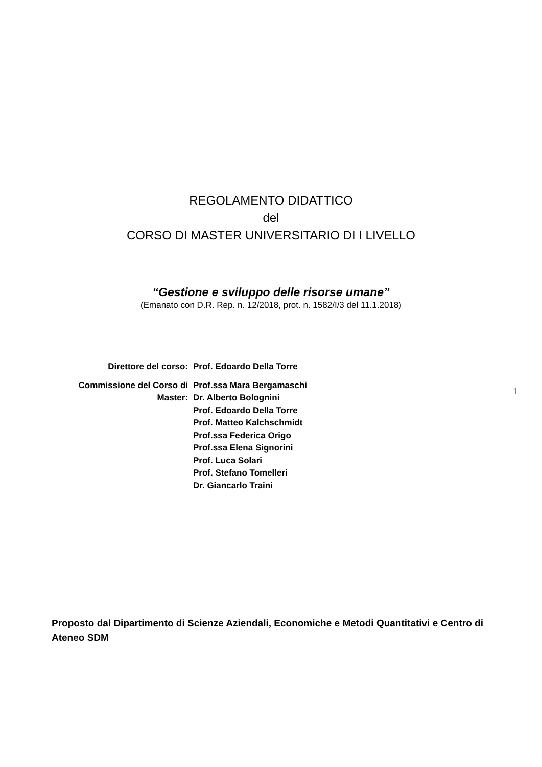REGOLAMENTO DIDATTICO
del
CORSO DI MASTER UNIVERSITARIO DI I LIVELLO
“Gestione e sviluppo delle risorse umane”
(Emanato con D.R. Rep. n. 12/2018, prot. n. 1582/I/3 del 11.1.2018)
Direttore del corso: Prof. Edoardo Della Torre
Commissione del Corso di Master:
Prof.ssa Mara Bergamaschi
Dr. Alberto Bolognini
Prof. Edoardo Della Torre
Prof. Matteo Kalchschmidt
Prof.ssa Federica Origo
Prof.ssa Elena Signorini
Prof. Luca Solari
Prof. Stefano Tomelleri
Dr. Giancarlo Traini
1
Proposto dal Dipartimento di Scienze Aziendali, Economiche e Metodi Quantitativi e Centro di Ateneo SDM